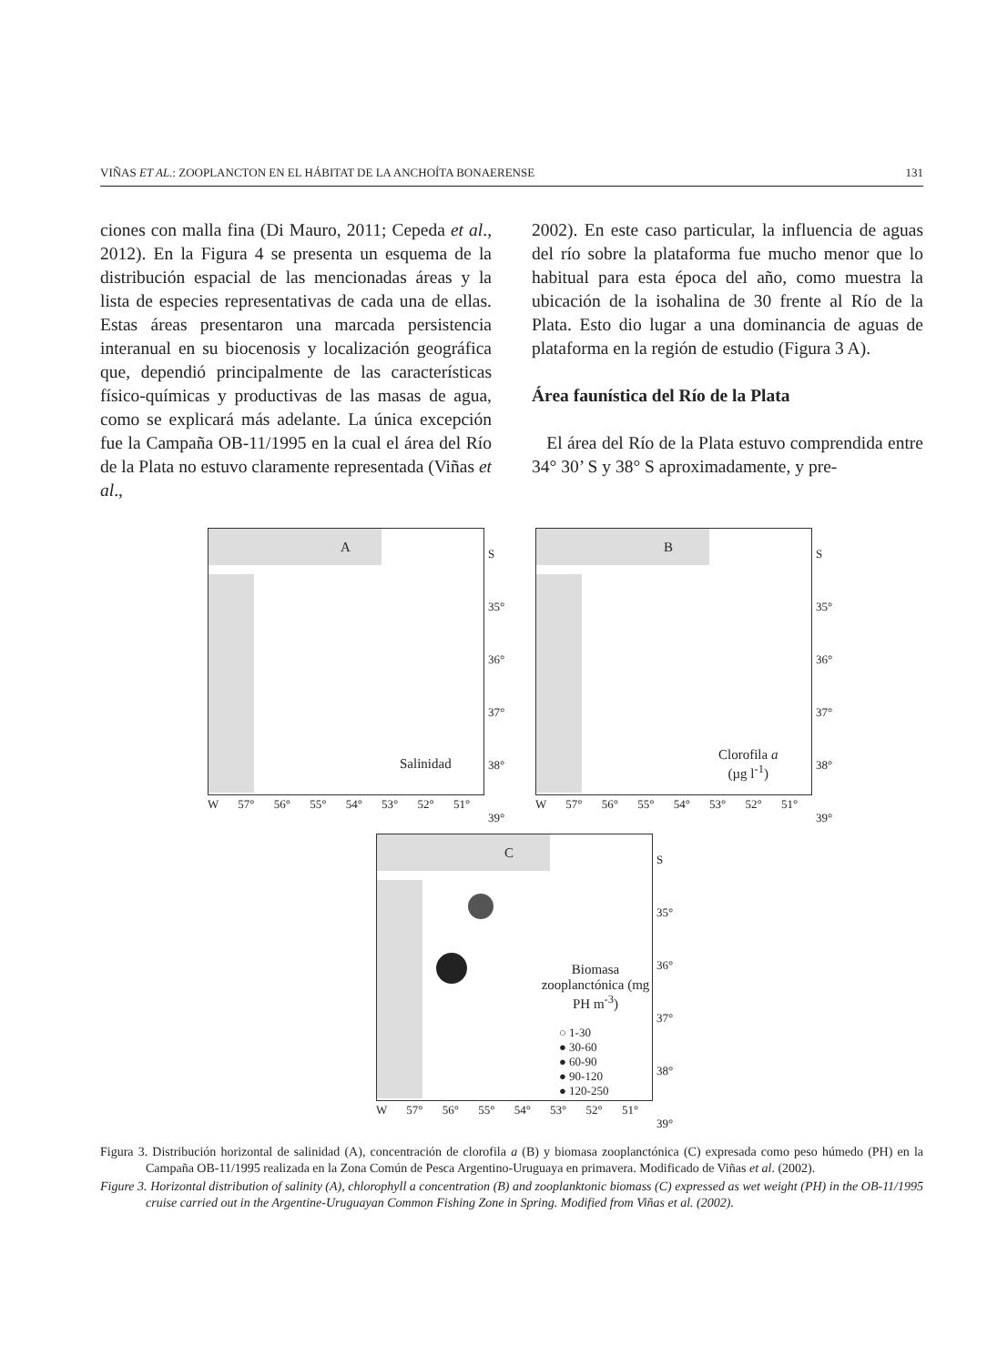VIÑAS ET AL.: ZOOPLANCTON EN EL HÁBITAT DE LA ANCHOÍTA BONAERENSE 131
ciones con malla fina (Di Mauro, 2011; Cepeda et al., 2012). En la Figura 4 se presenta un esquema de la distribución espacial de las mencionadas áreas y la lista de especies representativas de cada una de ellas. Estas áreas presentaron una marcada persistencia interanual en su biocenosis y localización geográfica que, dependió principalmente de las características físico-químicas y productivas de las masas de agua, como se explicará más adelante. La única excepción fue la Campaña OB-11/1995 en la cual el área del Río de la Plata no estuvo claramente representada (Viñas et al.,
2002). En este caso particular, la influencia de aguas del río sobre la plataforma fue mucho menor que lo habitual para esta época del año, como muestra la ubicación de la isohalina de 30 frente al Río de la Plata. Esto dio lugar a una dominancia de aguas de plataforma en la región de estudio (Figura 3 A).
Área faunística del Río de la Plata
El área del Río de la Plata estuvo comprendida entre 34° 30’ S y 38° S aproximadamente, y pre-
A
Salinidad
B
Clorofila a
(µg l<sup>-1</sup>)
W 57° 56° 55° 54° 53° 52° 51° W 57° 56° 55° 54° 53° 52° 51°
S
35°
36°
37°
38°
39°
S
35°
36°
37°
38°
39°
C
Biomasa zooplanctónica (mg PH m<sup>-3</sup>)
○ 1-30
● 30-60
● 60-90
● 90-120
● 120-250
W 57° 56° 55° 54° 53° 52° 51°
S
35°
36°
37°
38°
39°
Figura 3. Distribución horizontal de salinidad (A), concentración de clorofila a (B) y biomasa zooplanctónica (C) expresada como peso húmedo (PH) en la Campaña OB-11/1995 realizada en la Zona Común de Pesca Argentino-Uruguaya en primavera. Modificado de Viñas et al. (2002).
Figure 3. Horizontal distribution of salinity (A), chlorophyll a concentration (B) and zooplanktonic biomass (C) expressed as wet weight (PH) in the OB-11/1995 cruise carried out in the Argentine-Uruguayan Common Fishing Zone in Spring. Modified from Viñas et al. (2002).